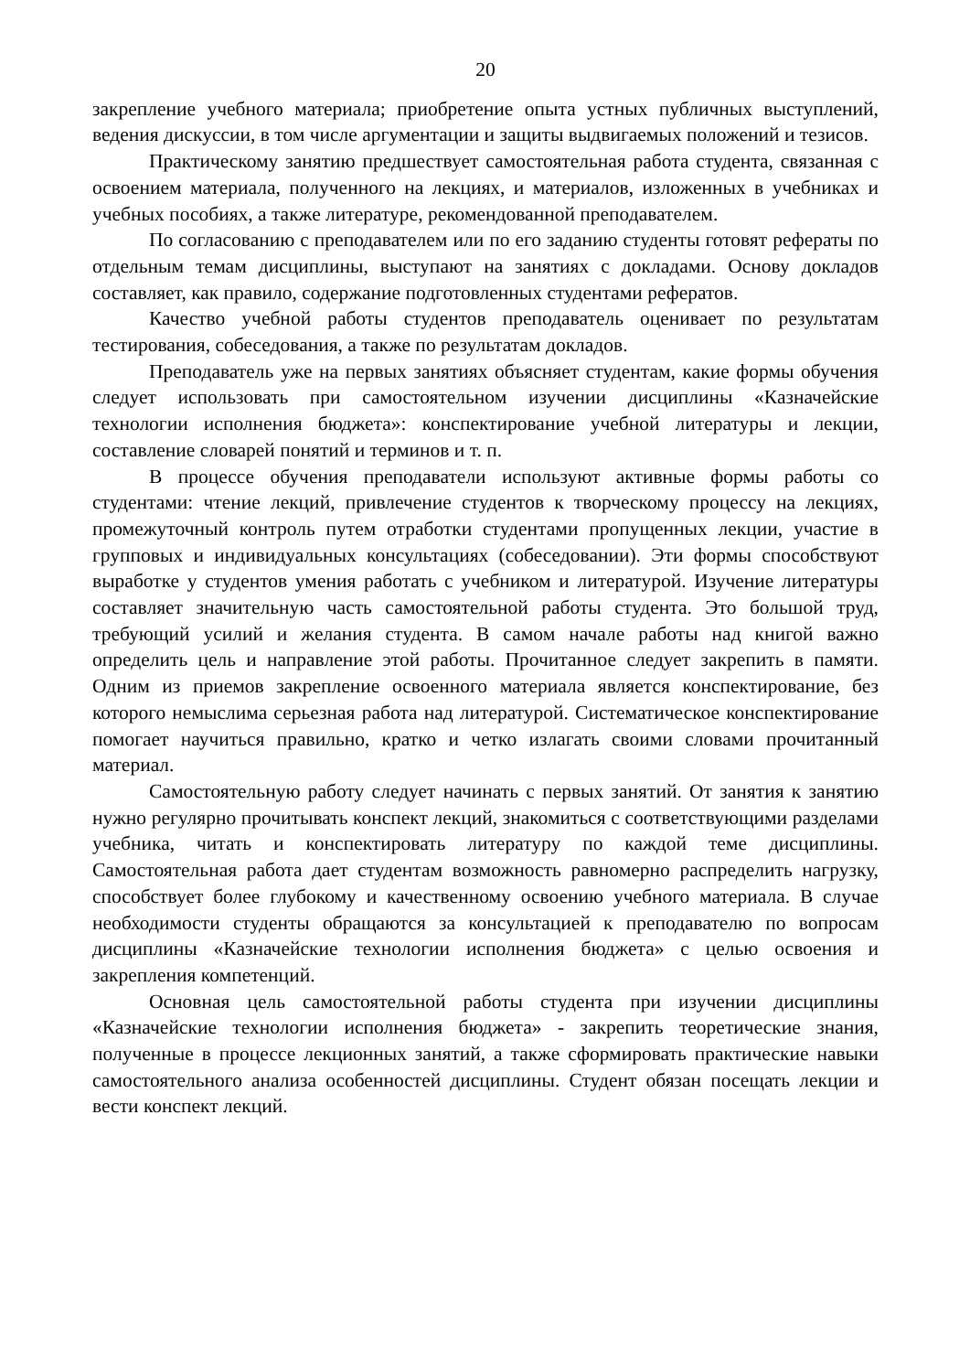20
закрепление учебного материала; приобретение опыта устных публичных выступлений, ведения дискуссии, в том числе аргументации и защиты выдвигаемых положений и тезисов.
Практическому занятию предшествует самостоятельная работа студента, связанная с освоением материала, полученного на лекциях, и материалов, изложенных в учебниках и учебных пособиях, а также литературе, рекомендованной преподавателем.
По согласованию с преподавателем или по его заданию студенты готовят рефераты по отдельным темам дисциплины, выступают на занятиях с докладами. Основу докладов составляет, как правило, содержание подготовленных студентами рефератов.
Качество учебной работы студентов преподаватель оценивает по результатам тестирования, собеседования, а также по результатам докладов.
Преподаватель уже на первых занятиях объясняет студентам, какие формы обучения следует использовать при самостоятельном изучении дисциплины «Казначейские технологии исполнения бюджета»: конспектирование учебной литературы и лекции, составление словарей понятий и терминов и т. п.
В процессе обучения преподаватели используют активные формы работы со студентами: чтение лекций, привлечение студентов к творческому процессу на лекциях, промежуточный контроль путем отработки студентами пропущенных лекции, участие в групповых и индивидуальных консультациях (собеседовании). Эти формы способствуют выработке у студентов умения работать с учебником и литературой. Изучение литературы составляет значительную часть самостоятельной работы студента. Это большой труд, требующий усилий и желания студента. В самом начале работы над книгой важно определить цель и направление этой работы. Прочитанное следует закрепить в памяти. Одним из приемов закрепление освоенного материала является конспектирование, без которого немыслима серьезная работа над литературой. Систематическое конспектирование помогает научиться правильно, кратко и четко излагать своими словами прочитанный материал.
Самостоятельную работу следует начинать с первых занятий. От занятия к занятию нужно регулярно прочитывать конспект лекций, знакомиться с соответствующими разделами учебника, читать и конспектировать литературу по каждой теме дисциплины. Самостоятельная работа дает студентам возможность равномерно распределить нагрузку, способствует более глубокому и качественному освоению учебного материала. В случае необходимости студенты обращаются за консультацией к преподавателю по вопросам дисциплины «Казначейские технологии исполнения бюджета» с целью освоения и закрепления компетенций.
Основная цель самостоятельной работы студента при изучении дисциплины «Казначейские технологии исполнения бюджета» - закрепить теоретические знания, полученные в процессе лекционных занятий, а также сформировать практические навыки самостоятельного анализа особенностей дисциплины. Студент обязан посещать лекции и вести конспект лекций.